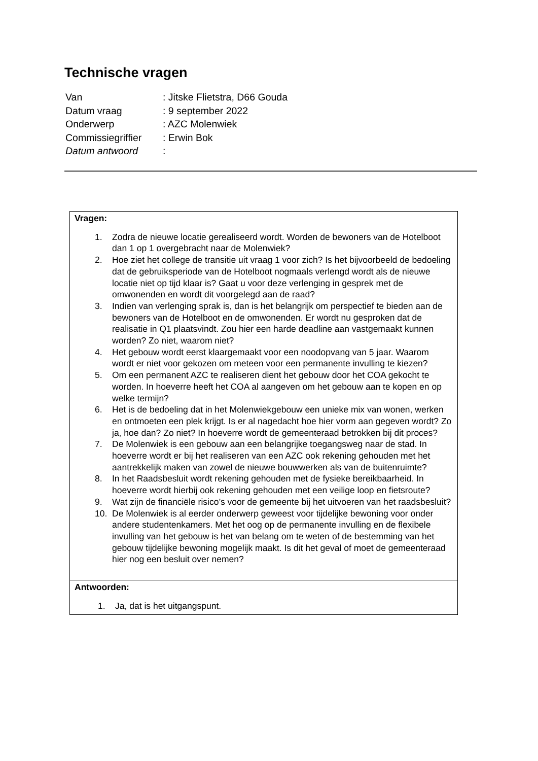Technische vragen
| Van | : Jitske Flietstra, D66 Gouda |
| Datum vraag | : 9 september 2022 |
| Onderwerp | : AZC Molenwiek |
| Commissiegriffier | : Erwin Bok |
| Datum antwoord | : |
| Vragen: 1. Zodra de nieuwe locatie gerealiseerd wordt. Worden de bewoners van de Hotelboot dan 1 op 1 overgebracht naar de Molenwiek? 2. Hoe ziet het college de transitie uit vraag 1 voor zich? Is het bijvoorbeeld de bedoeling dat de gebruiksperiode van de Hotelboot nogmaals verlengd wordt als de nieuwe locatie niet op tijd klaar is? Gaat u voor deze verlenging in gesprek met de omwonenden en wordt dit voorgelegd aan de raad? 3. Indien van verlenging sprak is, dan is het belangrijk om perspectief te bieden aan de bewoners van de Hotelboot en de omwonenden. Er wordt nu gesproken dat de realisatie in Q1 plaatsvindt. Zou hier een harde deadline aan vastgemaakt kunnen worden? Zo niet, waarom niet? 4. Het gebouw wordt eerst klaargemaakt voor een noodopvang van 5 jaar. Waarom wordt er niet voor gekozen om meteen voor een permanente invulling te kiezen? 5. Om een permanent AZC te realiseren dient het gebouw door het COA gekocht te worden. In hoeverre heeft het COA al aangeven om het gebouw aan te kopen en op welke termijn? 6. Het is de bedoeling dat in het Molenwiekgebouw een unieke mix van wonen, werken en ontmoeten een plek krijgt. Is er al nagedacht hoe hier vorm aan gegeven wordt? Zo ja, hoe dan? Zo niet? In hoeverre wordt de gemeenteraad betrokken bij dit proces? 7. De Molenwiek is een gebouw aan een belangrijke toegangsweg naar de stad. In hoeverre wordt er bij het realiseren van een AZC ook rekening gehouden met het aantrekkelijk maken van zowel de nieuwe bouwwerken als van de buitenruimte? 8. In het Raadsbesluit wordt rekening gehouden met de fysieke bereikbaarheid. In hoeverre wordt hierbij ook rekening gehouden met een veilige loop en fietsroute? 9. Wat zijn de financiële risico’s voor de gemeente bij het uitvoeren van het raadsbesluit? 10. De Molenwiek is al eerder onderwerp geweest voor tijdelijke bewoning voor onder andere studentenkamers. Met het oog op de permanente invulling en de flexibele invulling van het gebouw is het van belang om te weten of de bestemming van het gebouw tijdelijke bewoning mogelijk maakt. Is dit het geval of moet de gemeenteraad hier nog een besluit over nemen? |
| Antwoorden: 1. Ja, dat is het uitgangspunt. |